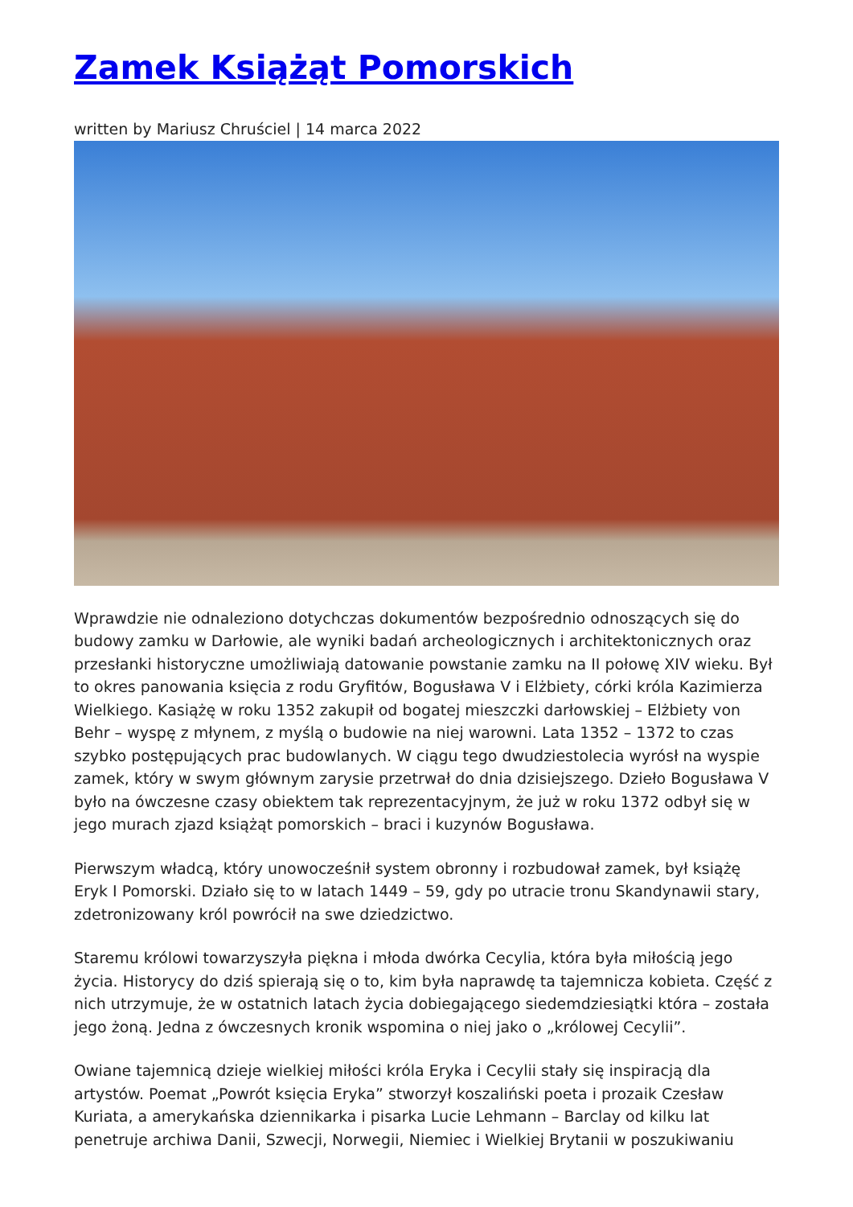Zamek Książąt Pomorskich
written by Mariusz Chruściel | 14 marca 2022
Wprawdzie nie odnaleziono dotychczas dokumentów bezpośrednio odnoszących się do budowy zamku w Darłowie, ale wyniki badań archeologicznych i architektonicznych oraz przesłanki historyczne umożliwiają datowanie powstanie zamku na II połowę XIV wieku. Był to okres panowania księcia z rodu Gryfitów, Bogusława V i Elżbiety, córki króla Kazimierza Wielkiego. Kasiążę w roku 1352 zakupił od bogatej mieszczki darłowskiej – Elżbiety von Behr – wyspę z młynem, z myślą o budowie na niej warowni. Lata 1352 – 1372 to czas szybko postępujących prac budowlanych. W ciągu tego dwudziestolecia wyrósł na wyspie zamek, który w swym głównym zarysie przetrwał do dnia dzisiejszego. Dzieło Bogusława V było na ówczesne czasy obiektem tak reprezentacyjnym, że już w roku 1372 odbył się w jego murach zjazd książąt pomorskich – braci i kuzynów Bogusława.
Pierwszym władcą, który unowocześnił system obronny i rozbudował zamek, był książę Eryk I Pomorski. Działo się to w latach 1449 – 59, gdy po utracie tronu Skandynawii stary, zdetronizowany król powrócił na swe dziedzictwo.
Staremu królowi towarzyszyła piękna i młoda dwórka Cecylia, która była miłością jego życia. Historycy do dziś spierają się o to, kim była naprawdę ta tajemnicza kobieta. Część z nich utrzymuje, że w ostatnich latach życia dobiegającego siedemdziesiątki która – została jego żoną. Jedna z ówczesnych kronik wspomina o niej jako o „królowej Cecylii”.
Owiane tajemnicą dzieje wielkiej miłości króla Eryka i Cecylii stały się inspiracją dla artystów. Poemat „Powrót księcia Eryka” stworzył koszaliński poeta i prozaik Czesław Kuriata, a amerykańska dziennikarka i pisarka Lucie Lehmann – Barclay od kilku lat penetruje archiwa Danii, Szwecji, Norwegii, Niemiec i Wielkiej Brytanii w poszukiwaniu